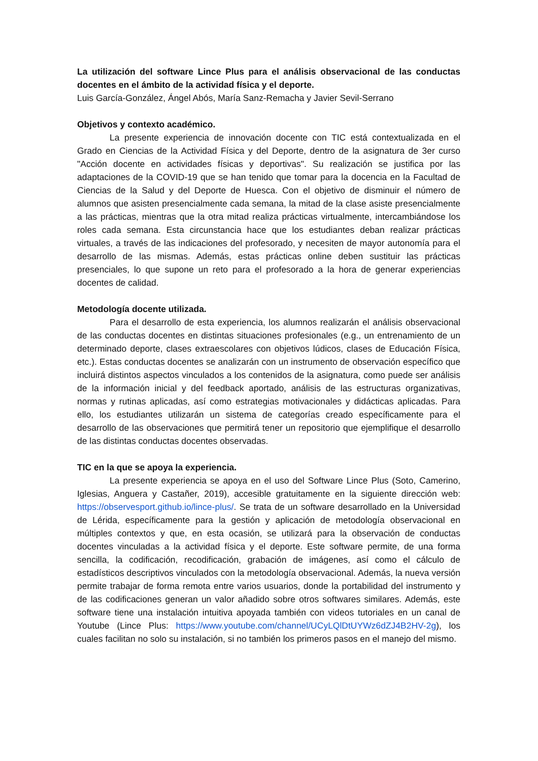La utilización del software Lince Plus para el análisis observacional de las conductas docentes en el ámbito de la actividad física y el deporte.
Luis García-González, Ángel Abós, María Sanz-Remacha y Javier Sevil-Serrano
Objetivos y contexto académico.
La presente experiencia de innovación docente con TIC está contextualizada en el Grado en Ciencias de la Actividad Física y del Deporte, dentro de la asignatura de 3er curso "Acción docente en actividades físicas y deportivas". Su realización se justifica por las adaptaciones de la COVID-19 que se han tenido que tomar para la docencia en la Facultad de Ciencias de la Salud y del Deporte de Huesca. Con el objetivo de disminuir el número de alumnos que asisten presencialmente cada semana, la mitad de la clase asiste presencialmente a las prácticas, mientras que la otra mitad realiza prácticas virtualmente, intercambiándose los roles cada semana. Esta circunstancia hace que los estudiantes deban realizar prácticas virtuales, a través de las indicaciones del profesorado, y necesiten de mayor autonomía para el desarrollo de las mismas. Además, estas prácticas online deben sustituir las prácticas presenciales, lo que supone un reto para el profesorado a la hora de generar experiencias docentes de calidad.
Metodología docente utilizada.
Para el desarrollo de esta experiencia, los alumnos realizarán el análisis observacional de las conductas docentes en distintas situaciones profesionales (e.g., un entrenamiento de un determinado deporte, clases extraescolares con objetivos lúdicos, clases de Educación Física, etc.). Estas conductas docentes se analizarán con un instrumento de observación específico que incluirá distintos aspectos vinculados a los contenidos de la asignatura, como puede ser análisis de la información inicial y del feedback aportado, análisis de las estructuras organizativas, normas y rutinas aplicadas, así como estrategias motivacionales y didácticas aplicadas. Para ello, los estudiantes utilizarán un sistema de categorías creado específicamente para el desarrollo de las observaciones que permitirá tener un repositorio que ejemplifique el desarrollo de las distintas conductas docentes observadas.
TIC en la que se apoya la experiencia.
La presente experiencia se apoya en el uso del Software Lince Plus (Soto, Camerino, Iglesias, Anguera y Castañer, 2019), accesible gratuitamente en la siguiente dirección web: https://observesport.github.io/lince-plus/. Se trata de un software desarrollado en la Universidad de Lérida, específicamente para la gestión y aplicación de metodología observacional en múltiples contextos y que, en esta ocasión, se utilizará para la observación de conductas docentes vinculadas a la actividad física y el deporte. Este software permite, de una forma sencilla, la codificación, recodificación, grabación de imágenes, así como el cálculo de estadísticos descriptivos vinculados con la metodología observacional. Además, la nueva versión permite trabajar de forma remota entre varios usuarios, donde la portabilidad del instrumento y de las codificaciones generan un valor añadido sobre otros softwares similares. Además, este software tiene una instalación intuitiva apoyada también con videos tutoriales en un canal de Youtube (Lince Plus: https://www.youtube.com/channel/UCyLQlDtUYWz6dZJ4B2HV-2g), los cuales facilitan no solo su instalación, si no también los primeros pasos en el manejo del mismo.